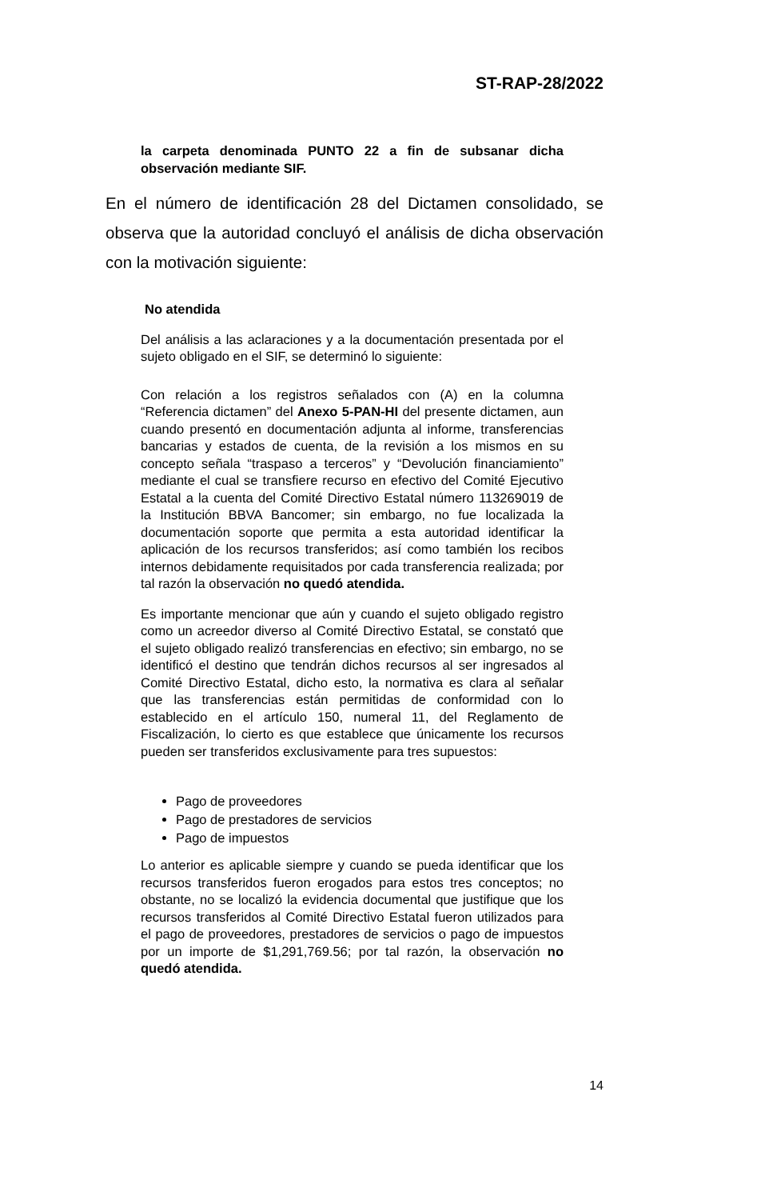ST-RAP-28/2022
la carpeta denominada PUNTO 22 a fin de subsanar dicha observación mediante SIF.
En el número de identificación 28 del Dictamen consolidado, se observa que la autoridad concluyó el análisis de dicha observación con la motivación siguiente:
No atendida
Del análisis a las aclaraciones y a la documentación presentada por el sujeto obligado en el SIF, se determinó lo siguiente:
Con relación a los registros señalados con (A) en la columna “Referencia dictamen” del Anexo 5-PAN-HI del presente dictamen, aun cuando presentó en documentación adjunta al informe, transferencias bancarias y estados de cuenta, de la revisión a los mismos en su concepto señala “traspaso a terceros” y “Devolución financiamiento” mediante el cual se transfiere recurso en efectivo del Comité Ejecutivo Estatal a la cuenta del Comité Directivo Estatal número 113269019 de la Institución BBVA Bancomer; sin embargo, no fue localizada la documentación soporte que permita a esta autoridad identificar la aplicación de los recursos transferidos; así como también los recibos internos debidamente requisitados por cada transferencia realizada; por tal razón la observación no quedó atendida.
Es importante mencionar que aún y cuando el sujeto obligado registro como un acreedor diverso al Comité Directivo Estatal, se constató que el sujeto obligado realizó transferencias en efectivo; sin embargo, no se identificó el destino que tendrán dichos recursos al ser ingresados al Comité Directivo Estatal, dicho esto, la normativa es clara al señalar que las transferencias están permitidas de conformidad con lo establecido en el artículo 150, numeral 11, del Reglamento de Fiscalización, lo cierto es que establece que únicamente los recursos pueden ser transferidos exclusivamente para tres supuestos:
Pago de proveedores
Pago de prestadores de servicios
Pago de impuestos
Lo anterior es aplicable siempre y cuando se pueda identificar que los recursos transferidos fueron erogados para estos tres conceptos; no obstante, no se localizó la evidencia documental que justifique que los recursos transferidos al Comité Directivo Estatal fueron utilizados para el pago de proveedores, prestadores de servicios o pago de impuestos por un importe de $1,291,769.56; por tal razón, la observación no quedó atendida.
14